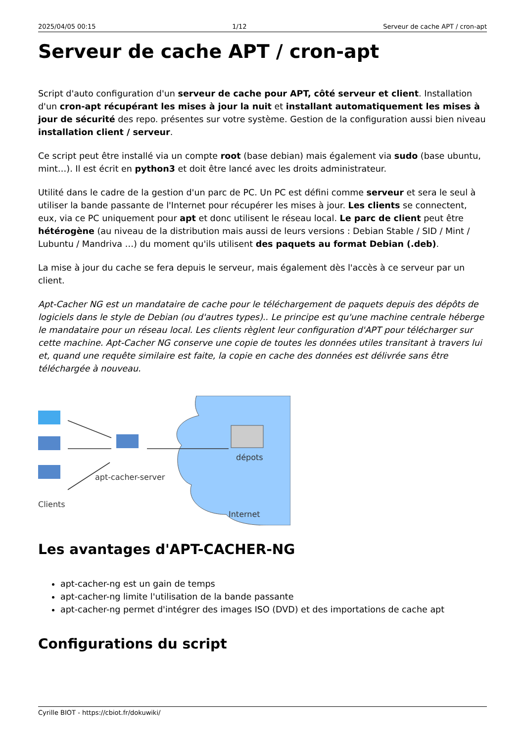2025/04/05 00:15 1/12 Serveur de cache APT / cron-apt
Serveur de cache APT / cron-apt
Script d'auto configuration d'un serveur de cache pour APT, côté serveur et client. Installation d'un cron-apt récupérant les mises à jour la nuit et installant automatiquement les mises à jour de sécurité des repo. présentes sur votre système. Gestion de la configuration aussi bien niveau installation client / serveur.
Ce script peut être installé via un compte root (base debian) mais également via sudo (base ubuntu, mint…). Il est écrit en python3 et doit être lancé avec les droits administrateur.
Utilité dans le cadre de la gestion d'un parc de PC. Un PC est défini comme serveur et sera le seul à utiliser la bande passante de l'Internet pour récupérer les mises à jour. Les clients se connectent, eux, via ce PC uniquement pour apt et donc utilisent le réseau local. Le parc de client peut être hétérogène (au niveau de la distribution mais aussi de leurs versions : Debian Stable / SID / Mint / Lubuntu / Mandriva …) du moment qu'ils utilisent des paquets au format Debian (.deb).
La mise à jour du cache se fera depuis le serveur, mais également dès l'accès à ce serveur par un client.
Apt-Cacher NG est un mandataire de cache pour le téléchargement de paquets depuis des dépôts de logiciels dans le style de Debian (ou d'autres types).. Le principe est qu'une machine centrale héberge le mandataire pour un réseau local. Les clients règlent leur configuration d'APT pour télécharger sur cette machine. Apt-Cacher NG conserve une copie de toutes les données utiles transitant à travers lui et, quand une requête similaire est faite, la copie en cache des données est délivrée sans être téléchargée à nouveau.
Clients
apt-cacher-server
dépots
Internet
Les avantages d'APT-CACHER-NG
apt-cacher-ng est un gain de temps
apt-cacher-ng limite l'utilisation de la bande passante
apt-cacher-ng permet d'intégrer des images ISO (DVD) et des importations de cache apt
Configurations du script
Cyrille BIOT - https://cbiot.fr/dokuwiki/